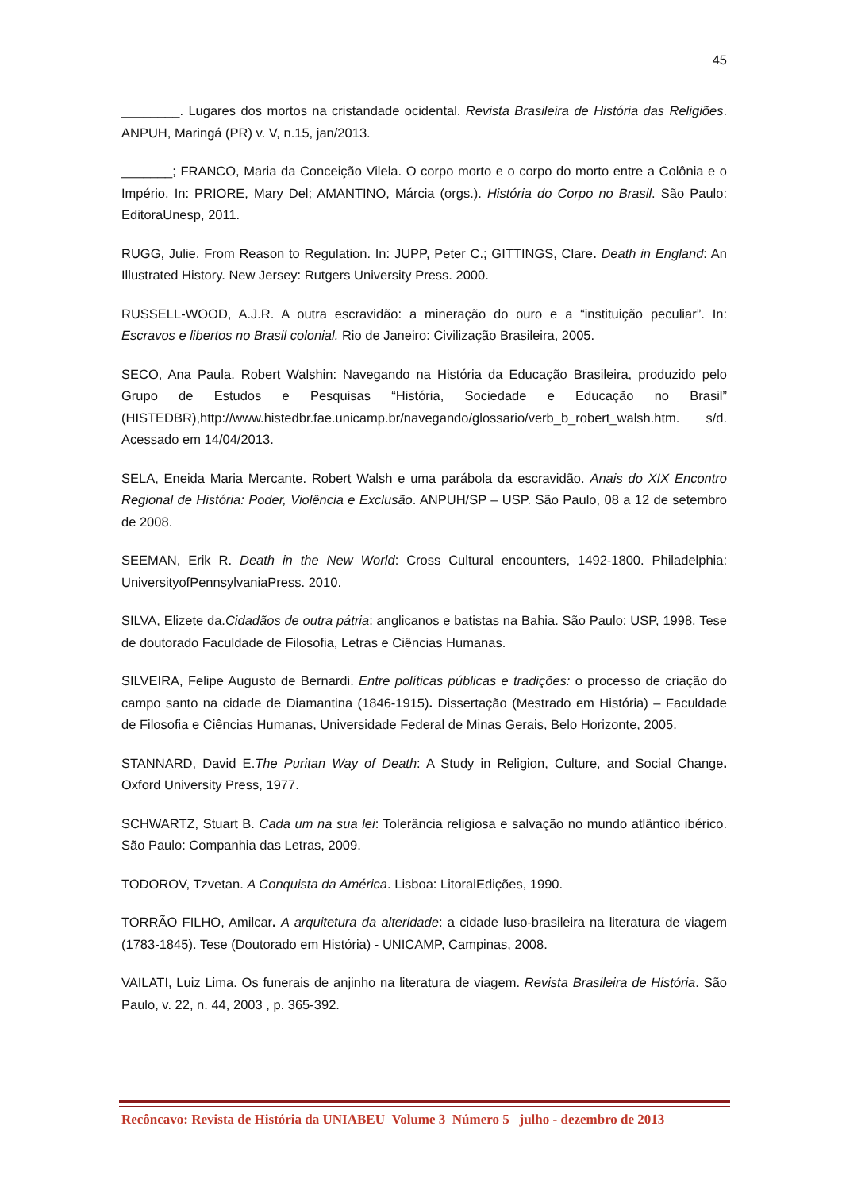45
________. Lugares dos mortos na cristandade ocidental. Revista Brasileira de História das Religiões. ANPUH, Maringá (PR) v. V, n.15, jan/2013.
_______; FRANCO, Maria da Conceição Vilela. O corpo morto e o corpo do morto entre a Colônia e o Império. In: PRIORE, Mary Del; AMANTINO, Márcia (orgs.). História do Corpo no Brasil. São Paulo: EditoraUnesp, 2011.
RUGG, Julie. From Reason to Regulation. In: JUPP, Peter C.; GITTINGS, Clare. Death in England: An Illustrated History. New Jersey: Rutgers University Press. 2000.
RUSSELL-WOOD, A.J.R. A outra escravidão: a mineração do ouro e a “instituição peculiar”. In: Escravos e libertos no Brasil colonial. Rio de Janeiro: Civilização Brasileira, 2005.
SECO, Ana Paula. Robert Walshin: Navegando na História da Educação Brasileira, produzido pelo Grupo de Estudos e Pesquisas “História, Sociedade e Educação no Brasil” (HISTEDBR),http://www.histedbr.fae.unicamp.br/navegando/glossario/verb_b_robert_walsh.htm. s/d. Acessado em 14/04/2013.
SELA, Eneida Maria Mercante. Robert Walsh e uma parábola da escravidão. Anais do XIX Encontro Regional de História: Poder, Violência e Exclusão. ANPUH/SP – USP. São Paulo, 08 a 12 de setembro de 2008.
SEEMAN, Erik R. Death in the New World: Cross Cultural encounters, 1492-1800. Philadelphia: UniversityofPennsylvaniaPress. 2010.
SILVA, Elizete da.Cidadãos de outra pátria: anglicanos e batistas na Bahia. São Paulo: USP, 1998. Tese de doutorado Faculdade de Filosofia, Letras e Ciências Humanas.
SILVEIRA, Felipe Augusto de Bernardi. Entre políticas públicas e tradições: o processo de criação do campo santo na cidade de Diamantina (1846-1915). Dissertação (Mestrado em História) – Faculdade de Filosofia e Ciências Humanas, Universidade Federal de Minas Gerais, Belo Horizonte, 2005.
STANNARD, David E.The Puritan Way of Death: A Study in Religion, Culture, and Social Change. Oxford University Press, 1977.
SCHWARTZ, Stuart B. Cada um na sua lei: Tolerância religiosa e salvação no mundo atlântico ibérico. São Paulo: Companhia das Letras, 2009.
TODOROV, Tzvetan. A Conquista da América. Lisboa: LitoralEdições, 1990.
TORRÃO FILHO, Amilcar. A arquitetura da alteridade: a cidade luso-brasileira na literatura de viagem (1783-1845). Tese (Doutorado em História) - UNICAMP, Campinas, 2008.
VAILATI, Luiz Lima. Os funerais de anjinho na literatura de viagem. Revista Brasileira de História. São Paulo, v. 22, n. 44, 2003 , p. 365-392.
Recôncavo: Revista de História da UNIABEU Volume 3 Número 5 julho - dezembro de 2013